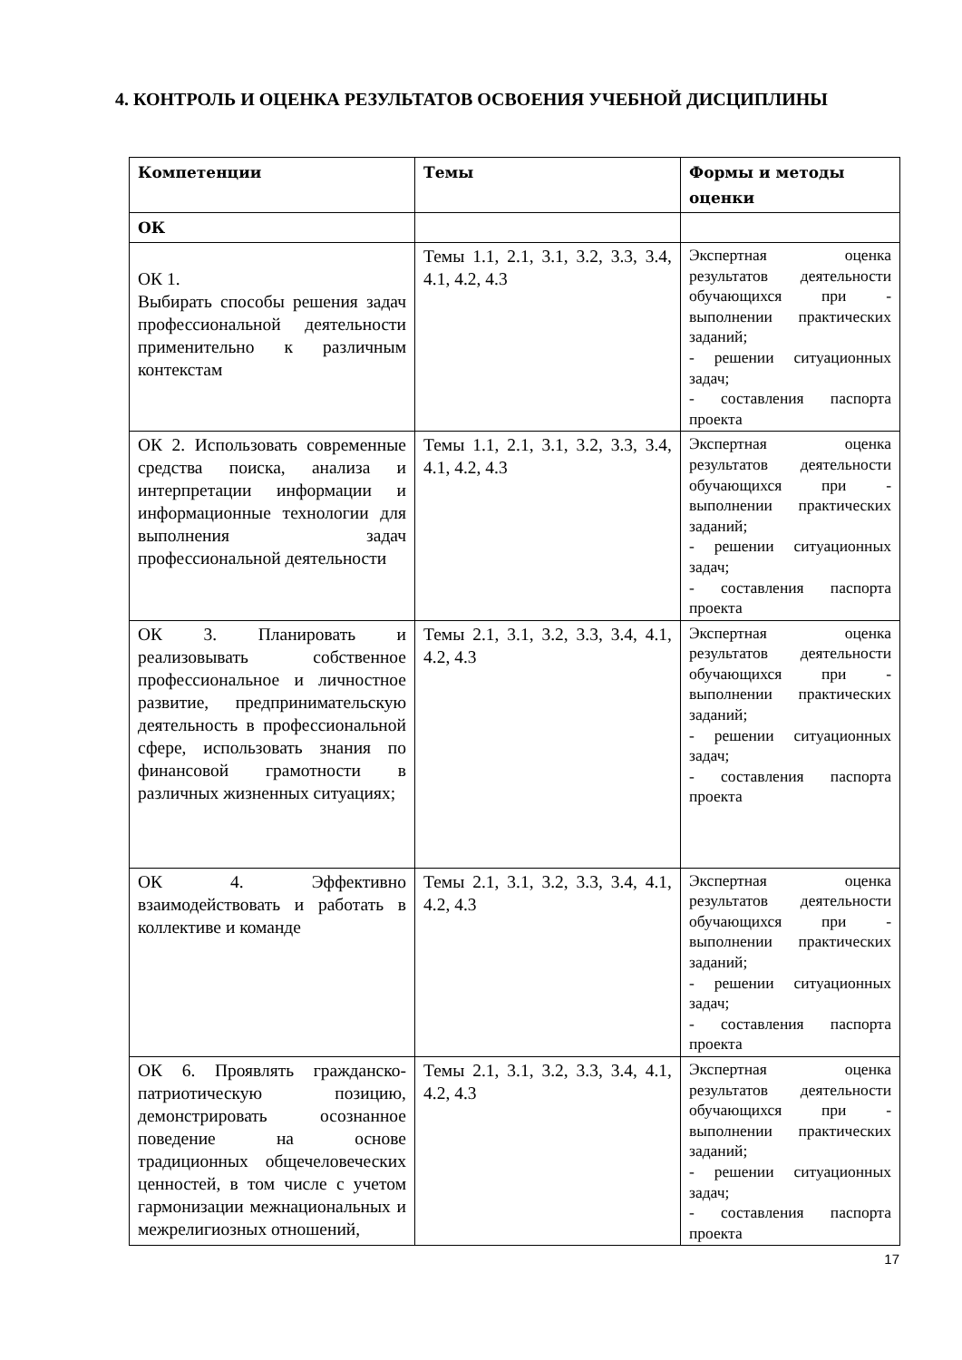4. КОНТРОЛЬ И ОЦЕНКА РЕЗУЛЬТАТОВ ОСВОЕНИЯ УЧЕБНОЙ ДИСЦИПЛИНЫ
| Компетенции | Темы | Формы и методы оценки |
| --- | --- | --- |
| ОК | | |
| ОК 1. Выбирать способы решения задач профессиональной деятельности применительно к различным контекстам | Темы 1.1, 2.1, 3.1, 3.2, 3.3, 3.4, 4.1, 4.2, 4.3 | Экспертная оценка результатов деятельности обучающихся при - выполнении практических заданий; - решении ситуационных задач; - составления паспорта проекта |
| ОК 2. Использовать современные средства поиска, анализа и интерпретации информации и информационные технологии для выполнения задач профессиональной деятельности | Темы 1.1, 2.1, 3.1, 3.2, 3.3, 3.4, 4.1, 4.2, 4.3 | Экспертная оценка результатов деятельности обучающихся при - выполнении практических заданий; - решении ситуационных задач; - составления паспорта проекта |
| ОК 3. Планировать и реализовывать собственное профессиональное и личностное развитие, предпринимательскую деятельность в профессиональной сфере, использовать знания по финансовой грамотности в различных жизненных ситуациях; | Темы 2.1, 3.1, 3.2, 3.3, 3.4, 4.1, 4.2, 4.3 | Экспертная оценка результатов деятельности обучающихся при - выполнении практических заданий; - решении ситуационных задач; - составления паспорта проекта |
| ОК 4. Эффективно взаимодействовать и работать в коллективе и команде | Темы 2.1, 3.1, 3.2, 3.3, 3.4, 4.1, 4.2, 4.3 | Экспертная оценка результатов деятельности обучающихся при - выполнении практических заданий; - решении ситуационных задач; - составления паспорта проекта |
| ОК 6. Проявлять гражданско-патриотическую позицию, демонстрировать осознанное поведение на основе традиционных общечеловеческих ценностей, в том числе с учетом гармонизации межнациональных и межрелигиозных отношений, | Темы 2.1, 3.1, 3.2, 3.3, 3.4, 4.1, 4.2, 4.3 | Экспертная оценка результатов деятельности обучающихся при - выполнении практических заданий; - решении ситуационных задач; - составления паспорта проекта |
17